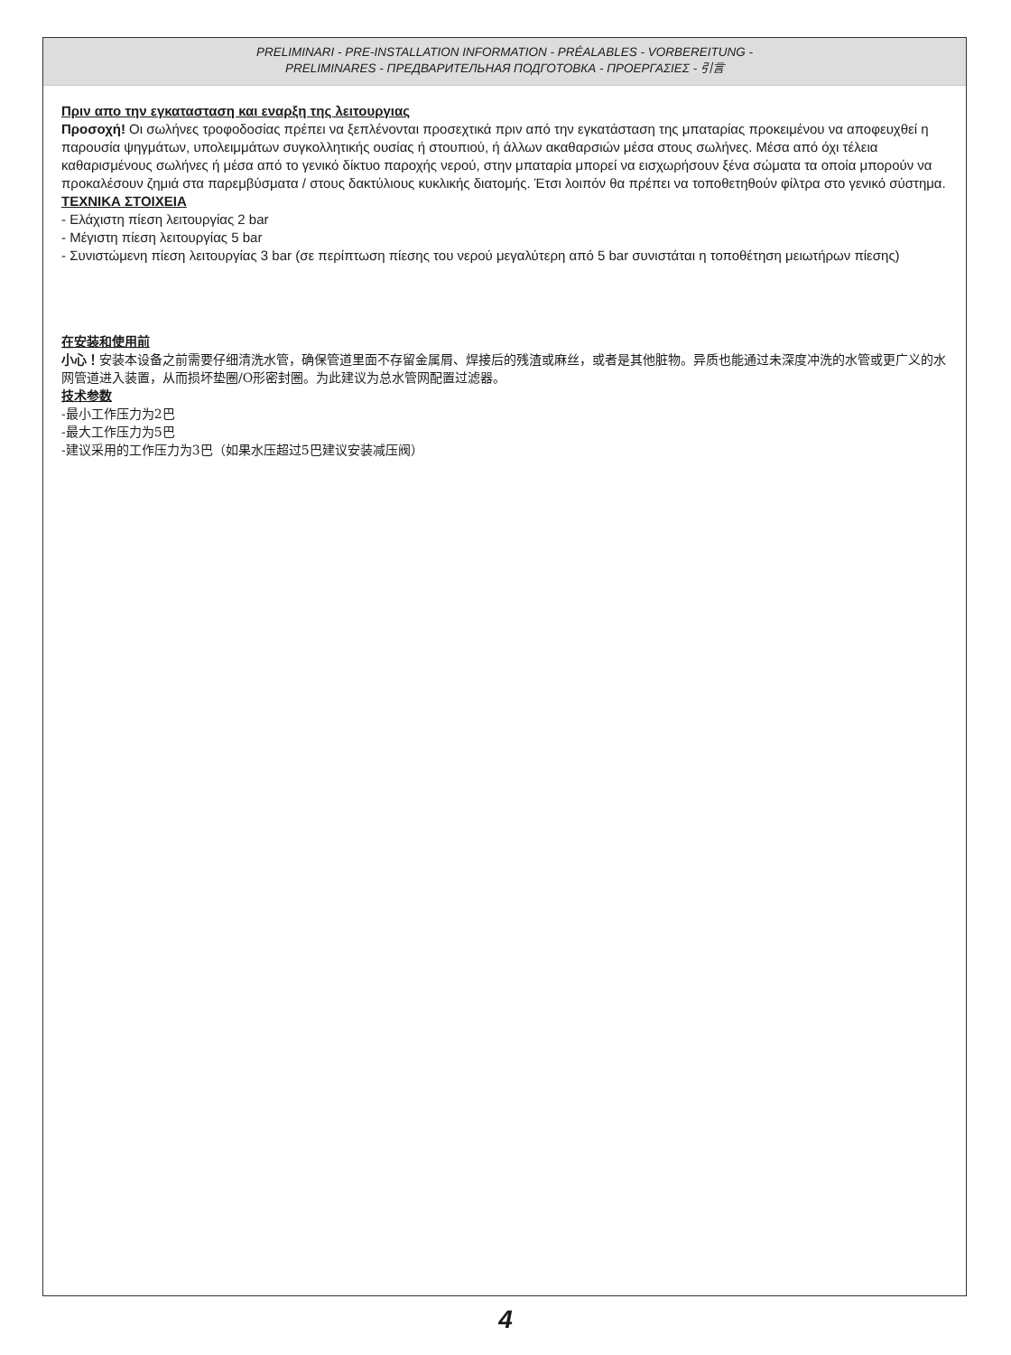PRELIMINARI - PRE-INSTALLATION INFORMATION - PRÉALABLES - VORBEREITUNG -
PRELIMINARES - ПРЕДВАРИТЕЛЬНАЯ ПОДГОТОВКА - ΠΡΟΕΡΓΑΣΙΕΣ - 引言
Πριν απο την εγκατασταση και εναρξη της λειτουργιας
Προσοχή! Οι σωλήνες τροφοδοσίας πρέπει να ξεπλένονται προσεχτικά πριν από την εγκατάσταση της μπαταρίας προκειμένου να αποφευχθεί η παρουσία ψηγμάτων, υπολειμμάτων συγκολλητικής ουσίας ή στουπιού, ή άλλων ακαθαρσιών μέσα στους σωλήνες. Μέσα από όχι τέλεια καθαρισμένους σωλήνες ή μέσα από το γενικό δίκτυο παροχής νερού, στην μπαταρία μπορεί να εισχωρήσουν ξένα σώματα τα οποία μπορούν να προκαλέσουν ζημιά στα παρεμβύσματα / στους δακτύλιους κυκλικής διατομής. Έτσι λοιπόν θα πρέπει να τοποθετηθούν φίλτρα στο γενικό σύστημα.
ΤΕΧΝΙΚΑ ΣΤΟΙΧΕΙΑ
- Ελάχιστη πίεση λειτουργίας 2 bar
- Μέγιστη πίεση λειτουργίας 5 bar
- Συνιστώμενη πίεση λειτουργίας 3 bar (σε περίπτωση πίεσης του νερού μεγαλύτερη από 5 bar συνιστάται η τοποθέτηση μειωτήρων πίεσης)
在安装和使用前
小心！安装本设备之前需要仔细清洗水管，确保管道里面不存留金属屑、焊接后的残渣或麻丝，或者是其他脏物。异质也能通过未深度冲洗的水管或更广义的水网管道进入装置，从而损坏垫圈/O形密封圈。为此建议为总水管网配置过滤器。
技术参数
-最小工作压力为2巴
-最大工作压力为5巴
-建议采用的工作压力为3巴（如果水压超过5巴建议安装减压阀）
4